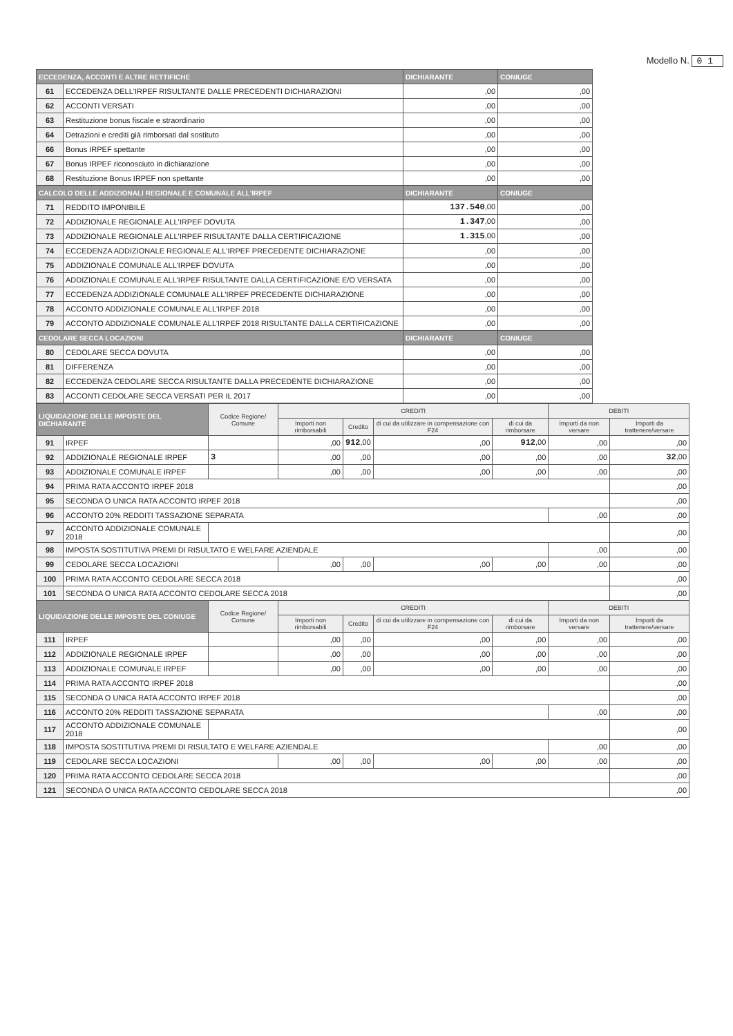Modello N. 01
| ECCEDENZA, ACCONTI E ALTRE RETTIFICHE | | DICHIARANTE | CONIUGE |
| --- | --- | --- | --- |
| 61 | ECCEDENZA DELL'IRPEF RISULTANTE DALLE PRECEDENTI DICHIARAZIONI | ,00 | ,00 |
| 62 | ACCONTI VERSATI | ,00 | ,00 |
| 63 | Restituzione bonus fiscale e straordinario | ,00 | ,00 |
| 64 | Detrazioni e crediti già rimborsati dal sostituto | ,00 | ,00 |
| 66 | Bonus IRPEF spettante | ,00 | ,00 |
| 67 | Bonus IRPEF riconosciuto in dichiarazione | ,00 | ,00 |
| 68 | Restituzione Bonus IRPEF non spettante | ,00 | ,00 |
| CALCOLO DELLE ADDIZIONALI REGIONALE E COMUNALE ALL'IRPEF | | DICHIARANTE | CONIUGE |
| 71 | REDDITO IMPONIBILE | 137.540 ,00 | ,00 |
| 72 | ADDIZIONALE REGIONALE ALL'IRPEF DOVUTA | 1.347 ,00 | ,00 |
| 73 | ADDIZIONALE REGIONALE ALL'IRPEF RISULTANTE DALLA CERTIFICAZIONE | 1.315 ,00 | ,00 |
| 74 | ECCEDENZA ADDIZIONALE REGIONALE ALL'IRPEF PRECEDENTE DICHIARAZIONE | ,00 | ,00 |
| 75 | ADDIZIONALE COMUNALE ALL'IRPEF DOVUTA | ,00 | ,00 |
| 76 | ADDIZIONALE COMUNALE ALL'IRPEF RISULTANTE DALLA CERTIFICAZIONE E/O VERSATA | ,00 | ,00 |
| 77 | ECCEDENZA ADDIZIONALE COMUNALE ALL'IRPEF PRECEDENTE DICHIARAZIONE | ,00 | ,00 |
| 78 | ACCONTO ADDIZIONALE COMUNALE ALL'IRPEF 2018 | ,00 | ,00 |
| 79 | ACCONTO ADDIZIONALE COMUNALE ALL'IRPEF 2018 RISULTANTE DALLA CERTIFICAZIONE | ,00 | ,00 |
| CEDOLARE SECCA LOCAZIONI | | DICHIARANTE | CONIUGE |
| 80 | CEDOLARE SECCA DOVUTA | ,00 | ,00 |
| 81 | DIFFERENZA | ,00 | ,00 |
| 82 | ECCEDENZA CEDOLARE SECCA RISULTANTE DALLA PRECEDENTE DICHIARAZIONE | ,00 | ,00 |
| 83 | ACCONTI CEDOLARE SECCA VERSATI PER IL 2017 | ,00 | ,00 |
| LIQUIDAZIONE DELLE IMPOSTE DEL DICHIARANTE | | Codice Regione/ Comune | CREDITI | | | | DEBITI | |
| --- | --- | --- | --- | --- | --- | --- | --- | --- |
| | | | Importi non rimborsabili | Credito | di cui da utilizzare in compensazione con F24 | di cui da rimborsare | Importi da non versare | Importi da trattenere/versare |
| 91 | IRPEF | | ,00 | 912 ,00 | ,00 | 912 ,00 | ,00 | ,00 |
| 92 | ADDIZIONALE REGIONALE IRPEF | 3 | ,00 | ,00 | ,00 | ,00 | ,00 | 32 ,00 |
| 93 | ADDIZIONALE COMUNALE IRPEF | | ,00 | ,00 | ,00 | ,00 | ,00 | ,00 |
| 94 | PRIMA RATA ACCONTO IRPEF 2018 | | | | | | | ,00 |
| 95 | SECONDA O UNICA RATA ACCONTO IRPEF 2018 | | | | | | | ,00 |
| 96 | ACCONTO 20% REDDITI TASSAZIONE SEPARATA | | | | | | ,00 | ,00 |
| 97 | ACCONTO ADDIZIONALE COMUNALE 2018 | | | | | | | ,00 |
| 98 | IMPOSTA SOSTITUTIVA PREMI DI RISULTATO E WELFARE AZIENDALE | | | | | | ,00 | ,00 |
| 99 | CEDOLARE SECCA LOCAZIONI | | ,00 | ,00 | ,00 | ,00 | ,00 | ,00 |
| 100 | PRIMA RATA ACCONTO CEDOLARE SECCA 2018 | | | | | | | ,00 |
| 101 | SECONDA O UNICA RATA ACCONTO CEDOLARE SECCA 2018 | | | | | | | ,00 |
| LIQUIDAZIONE DELLE IMPOSTE DEL CONIUGE | | Codice Regione/ Comune | CREDITI | | | | DEBITI | |
| | | | Importi non rimborsabili | Credito | di cui da utilizzare in compensazione con F24 | di cui da rimborsare | Importi da non versare | Importi da trattenere/versare |
| 111 | IRPEF | | ,00 | ,00 | ,00 | ,00 | ,00 | ,00 |
| 112 | ADDIZIONALE REGIONALE IRPEF | | ,00 | ,00 | ,00 | ,00 | ,00 | ,00 |
| 113 | ADDIZIONALE COMUNALE IRPEF | | ,00 | ,00 | ,00 | ,00 | ,00 | ,00 |
| 114 | PRIMA RATA ACCONTO IRPEF 2018 | | | | | | | ,00 |
| 115 | SECONDA O UNICA RATA ACCONTO IRPEF 2018 | | | | | | | ,00 |
| 116 | ACCONTO 20% REDDITI TASSAZIONE SEPARATA | | | | | | ,00 | ,00 |
| 117 | ACCONTO ADDIZIONALE COMUNALE 2018 | | | | | | | ,00 |
| 118 | IMPOSTA SOSTITUTIVA PREMI DI RISULTATO E WELFARE AZIENDALE | | | | | | ,00 | ,00 |
| 119 | CEDOLARE SECCA LOCAZIONI | | ,00 | ,00 | ,00 | ,00 | ,00 | ,00 |
| 120 | PRIMA RATA ACCONTO CEDOLARE SECCA 2018 | | | | | | | ,00 |
| 121 | SECONDA O UNICA RATA ACCONTO CEDOLARE SECCA 2018 | | | | | | | ,00 |